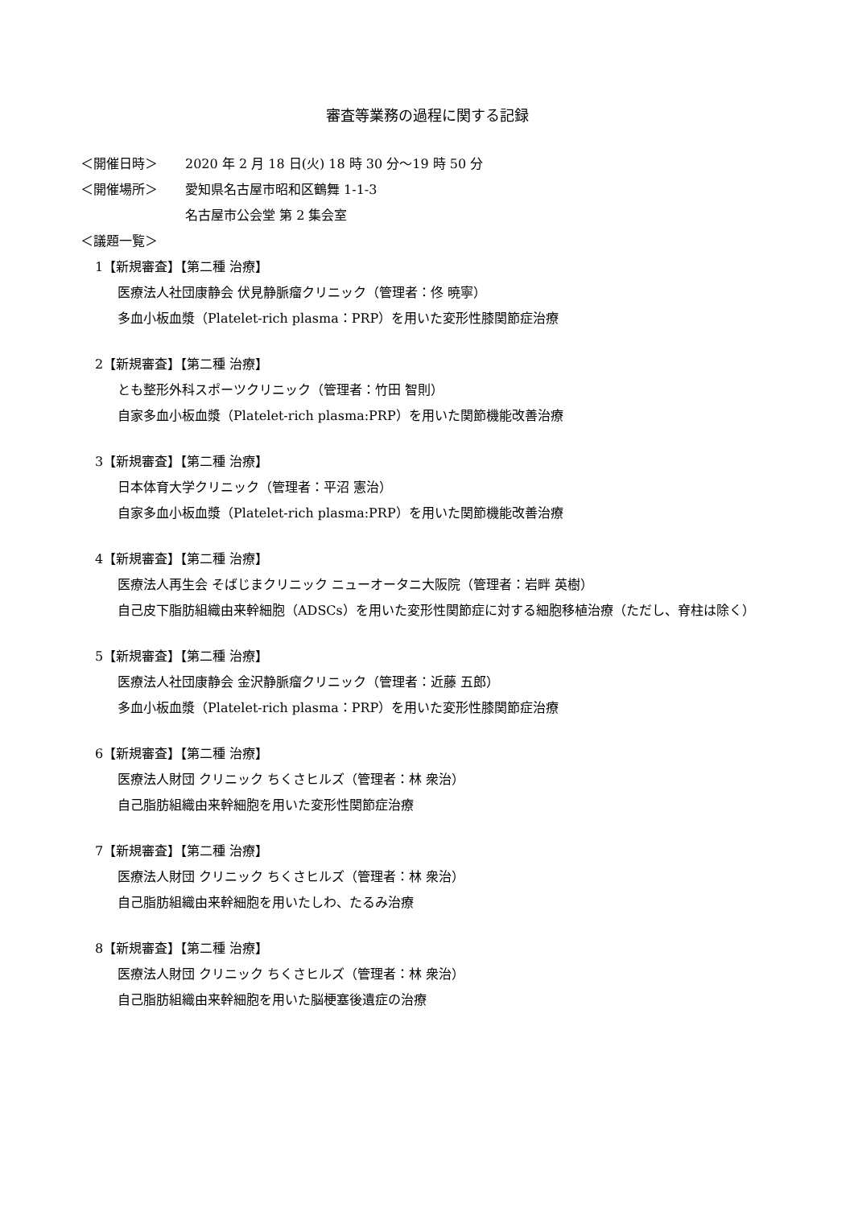審査等業務の過程に関する記録
＜開催日時＞ 2020 年 2 月 18 日(火) 18 時 30 分～19 時 50 分
＜開催場所＞ 愛知県名古屋市昭和区鶴舞 1-1-3
名古屋市公会堂 第 2 集会室
＜議題一覧＞
1【新規審査】【第二種 治療】
医療法人社団康静会 伏見静脈瘤クリニック（管理者：佟 暁寧）
多血小板血漿（Platelet-rich plasma：PRP）を用いた変形性膝関節症治療
2【新規審査】【第二種 治療】
とも整形外科スポーツクリニック（管理者：竹田 智則）
自家多血小板血漿（Platelet-rich plasma:PRP）を用いた関節機能改善治療
3【新規審査】【第二種 治療】
日本体育大学クリニック（管理者：平沼 憲治）
自家多血小板血漿（Platelet-rich plasma:PRP）を用いた関節機能改善治療
4【新規審査】【第二種 治療】
医療法人再生会 そばじまクリニック ニューオータニ大阪院（管理者：岩畔 英樹）
自己皮下脂肪組織由来幹細胞（ADSCs）を用いた変形性関節症に対する細胞移植治療（ただし、脊柱は除く）
5【新規審査】【第二種 治療】
医療法人社団康静会 金沢静脈瘤クリニック（管理者：近藤 五郎）
多血小板血漿（Platelet-rich plasma：PRP）を用いた変形性膝関節症治療
6【新規審査】【第二種 治療】
医療法人財団 クリニック ちくさヒルズ（管理者：林 衆治）
自己脂肪組織由来幹細胞を用いた変形性関節症治療
7【新規審査】【第二種 治療】
医療法人財団 クリニック ちくさヒルズ（管理者：林 衆治）
自己脂肪組織由来幹細胞を用いたしわ、たるみ治療
8【新規審査】【第二種 治療】
医療法人財団 クリニック ちくさヒルズ（管理者：林 衆治）
自己脂肪組織由来幹細胞を用いた脳梗塞後遺症の治療